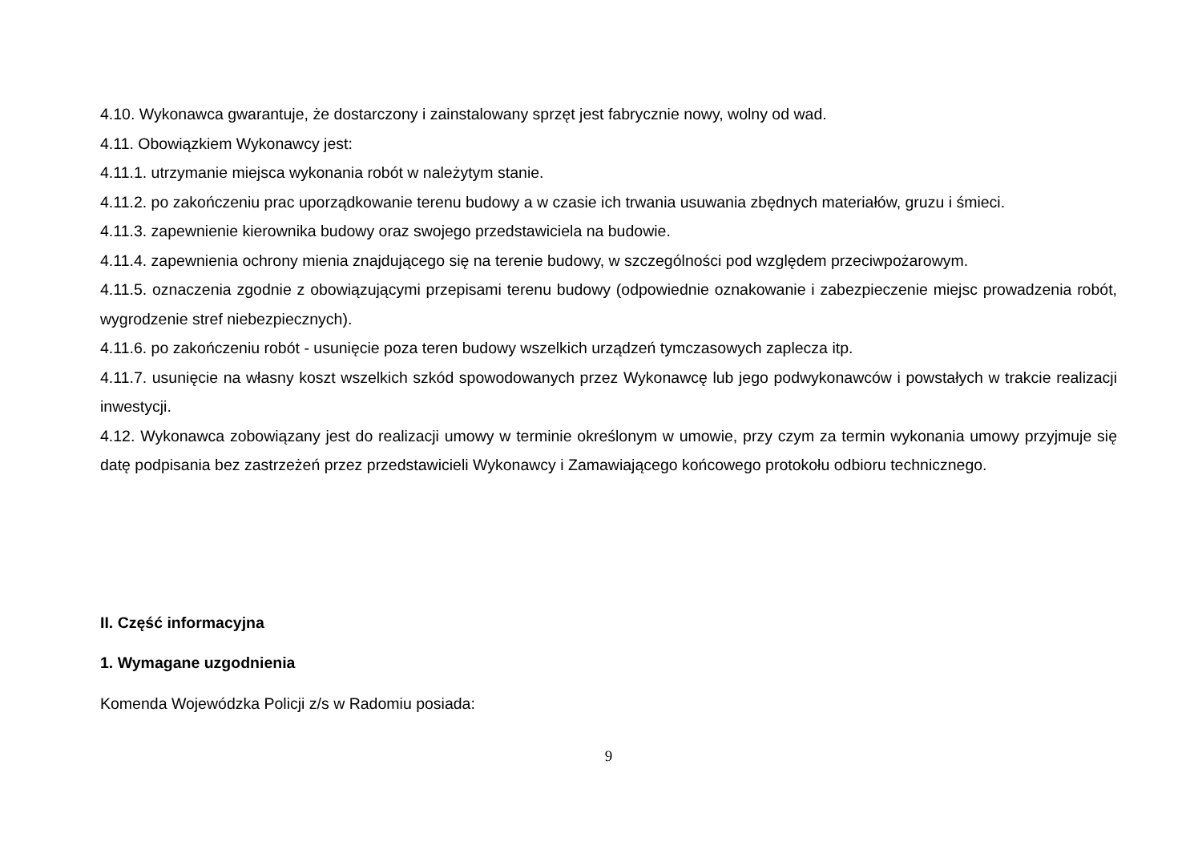4.10. Wykonawca gwarantuje, że dostarczony i zainstalowany sprzęt jest fabrycznie nowy, wolny od wad.
4.11. Obowiązkiem Wykonawcy jest:
4.11.1. utrzymanie miejsca wykonania robót w należytym stanie.
4.11.2. po zakończeniu prac uporządkowanie terenu budowy a w czasie ich trwania usuwania zbędnych materiałów, gruzu i śmieci.
4.11.3. zapewnienie kierownika budowy oraz swojego przedstawiciela na budowie.
4.11.4. zapewnienia ochrony mienia znajdującego się na terenie budowy, w szczególności pod względem przeciwpożarowym.
4.11.5. oznaczenia zgodnie z obowiązującymi przepisami terenu budowy (odpowiednie oznakowanie i zabezpieczenie miejsc prowadzenia robót, wygrodzenie stref niebezpiecznych).
4.11.6. po zakończeniu robót - usunięcie poza teren budowy wszelkich urządzeń tymczasowych zaplecza itp.
4.11.7. usunięcie na własny koszt wszelkich szkód spowodowanych przez Wykonawcę lub jego podwykonawców i powstałych w trakcie realizacji inwestycji.
4.12. Wykonawca zobowiązany jest do realizacji umowy w terminie określonym w umowie, przy czym za termin wykonania umowy przyjmuje się datę podpisania bez zastrzeżeń przez przedstawicieli Wykonawcy i Zamawiającego końcowego protokołu odbioru technicznego.
II. Część informacyjna
1. Wymagane uzgodnienia
Komenda Wojewódzka Policji z/s w Radomiu posiada:
9